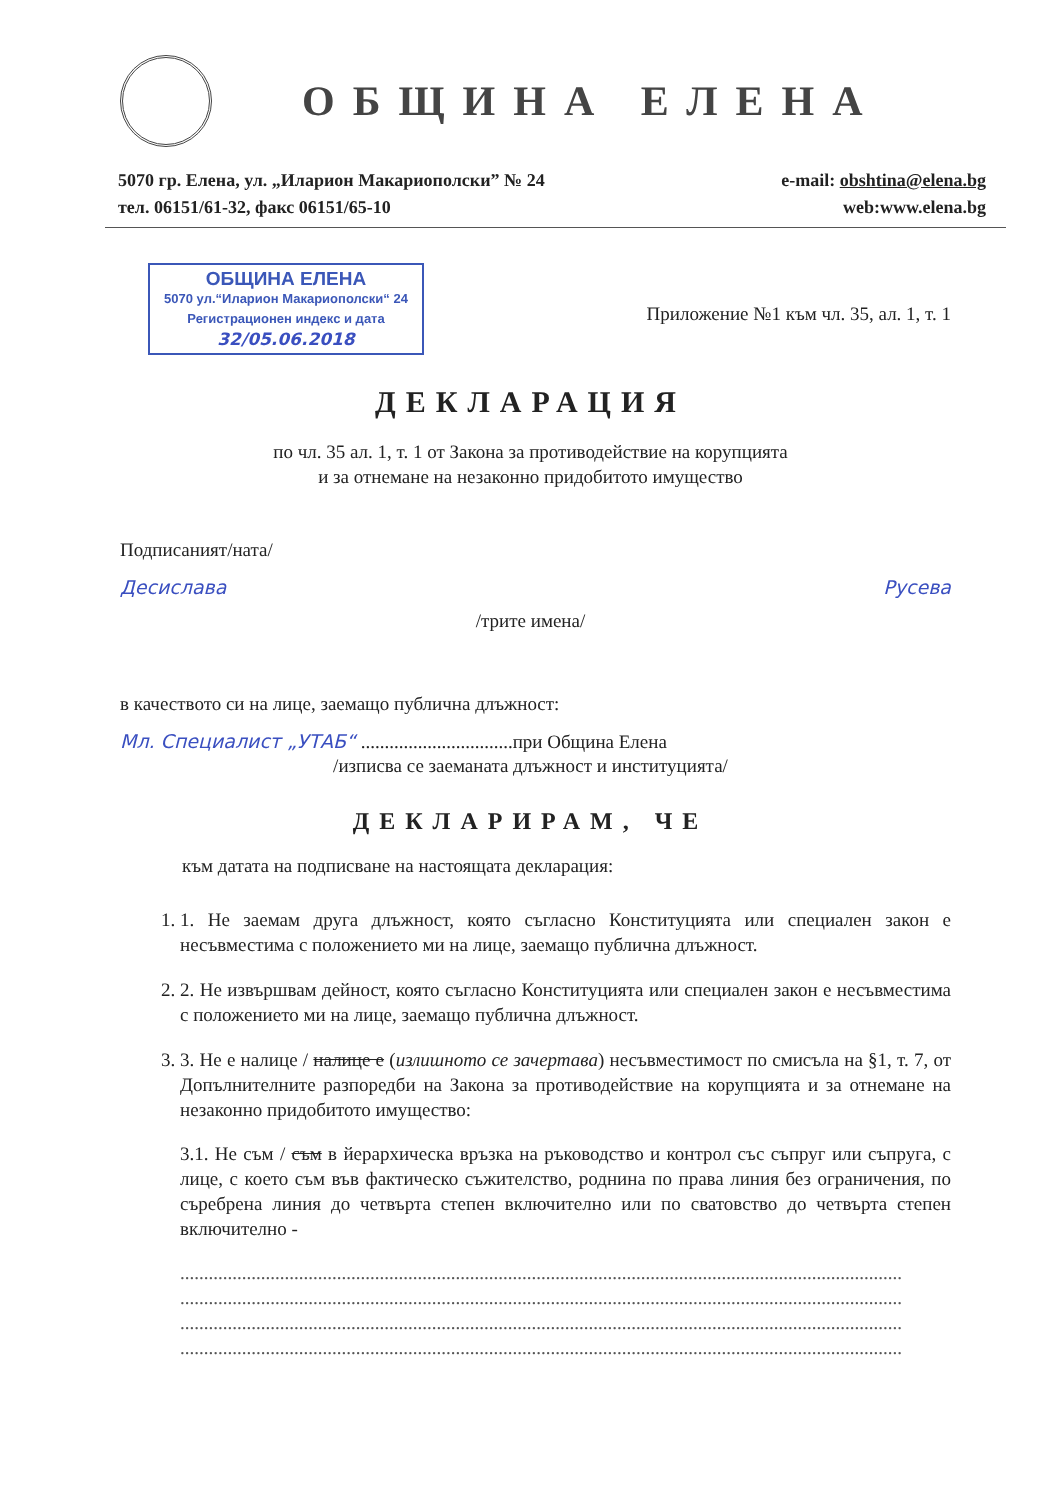ОБЩИНА ЕЛЕНА
5070 гр. Елена, ул. „Иларион Макариополски” № 24
тел. 06151/61-32, факс 06151/65-10
e-mail: obshtina@elena.bg
web:www.elena.bg
ОБЩИНА ЕЛЕНА
5070 ул.“Иларион Макариополски“ 24
Регистрационен индекс и дата
32/05.06.2018
Приложение №1 към чл. 35, ал. 1, т. 1
ДЕКЛАРАЦИЯ
по чл. 35 ал. 1, т. 1 от Закона за противодействие на корупцията
и за отнемане на незаконно придобитото имущество
Подписаният/ната/
Десислава Русева
/трите имена/
в качеството си на лице, заемащо публична длъжност:
Мл. Специалист „УТАБ“ ................................при Община Елена
/изписва се заеманата длъжност и институцията/
ДЕКЛАРИРАМ, ЧЕ
към датата на подписване на настоящата декларация:
1. 1. Не заемам друга длъжност, която съгласно Конституцията или специален закон е несъвместима с положението ми на лице, заемащо публична длъжност.
2. 2. Не извършвам дейност, която съгласно Конституцията или специален закон е несъвместима с положението ми на лице, заемащо публична длъжност.
3. 3. Не е налице / налице е (излишното се зачертава) несъвместимост по смисъла на §1, т. 7, от Допълнителните разпоредби на Закона за противодействие на корупцията и за отнемане на незаконно придобитото имущество:
3.1. Не съм / съм в йерархическа връзка на ръководство и контрол със съпруг или съпруга, с лице, с което съм във фактическо съжителство, роднина по права линия без ограничения, по съребрена линия до четвърта степен включително или по сватовство до четвърта степен включително -
........................................................................................................................................................
........................................................................................................................................................
........................................................................................................................................................
........................................................................................................................................................